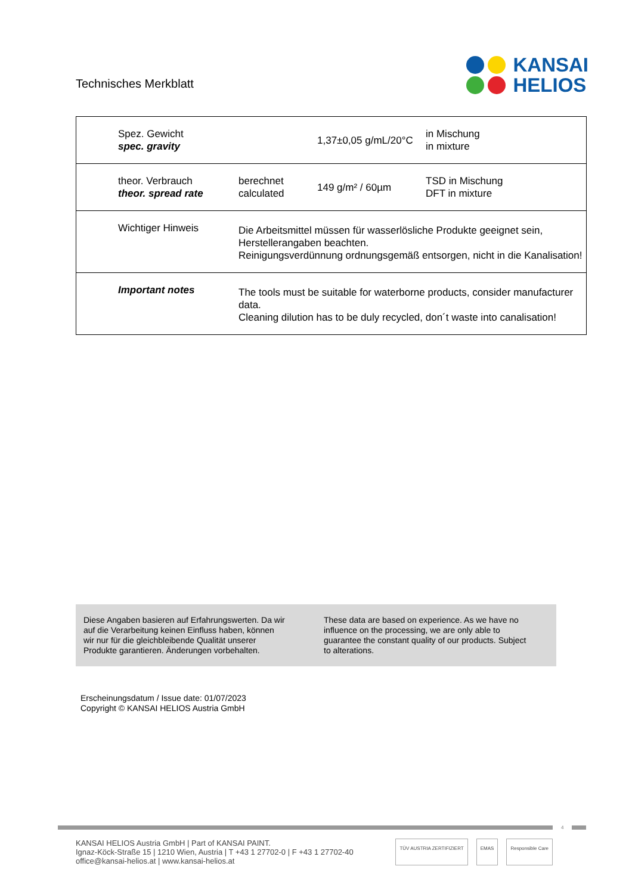Technisches Merkblatt
KANSAI
HELIOS
| Spez. Gewicht spec. gravity | | 1,37±0,05 g/mL/20°C | in Mischung in mixture |
| theor. Verbrauch theor. spread rate | berechnet calculated | 149 g/m² / 60µm | TSD in Mischung DFT in mixture |
| Wichtiger Hinweis | Die Arbeitsmittel müssen für wasserlösliche Produkte geeignet sein, Herstellerangaben beachten. Reinigungsverdünnung ordnungsgemäß entsorgen, nicht in die Kanalisation! | | |
| Important notes | The tools must be suitable for waterborne products, consider manufacturer data. Cleaning dilution has to be duly recycled, don´t waste into canalisation! | | |
Diese Angaben basieren auf Erfahrungswerten. Da wir auf die Verarbeitung keinen Einfluss haben, können wir nur für die gleichbleibende Qualität unserer Produkte garantieren. Änderungen vorbehalten.
These data are based on experience. As we have no influence on the processing, we are only able to guarantee the constant quality of our products. Subject to alterations.
Erscheinungsdatum / Issue date: 01/07/2023
Copyright © KANSAI HELIOS Austria GmbH
4
KANSAI HELIOS Austria GmbH | Part of KANSAI PAINT.
Ignaz-Köck-Straße 15 | 1210 Wien, Austria | T +43 1 27702-0 | F +43 1 27702-40
office@kansai-helios.at | www.kansai-helios.at
TÜV AUSTRIA ZERTIFIZIERT EMAS Responsible Care